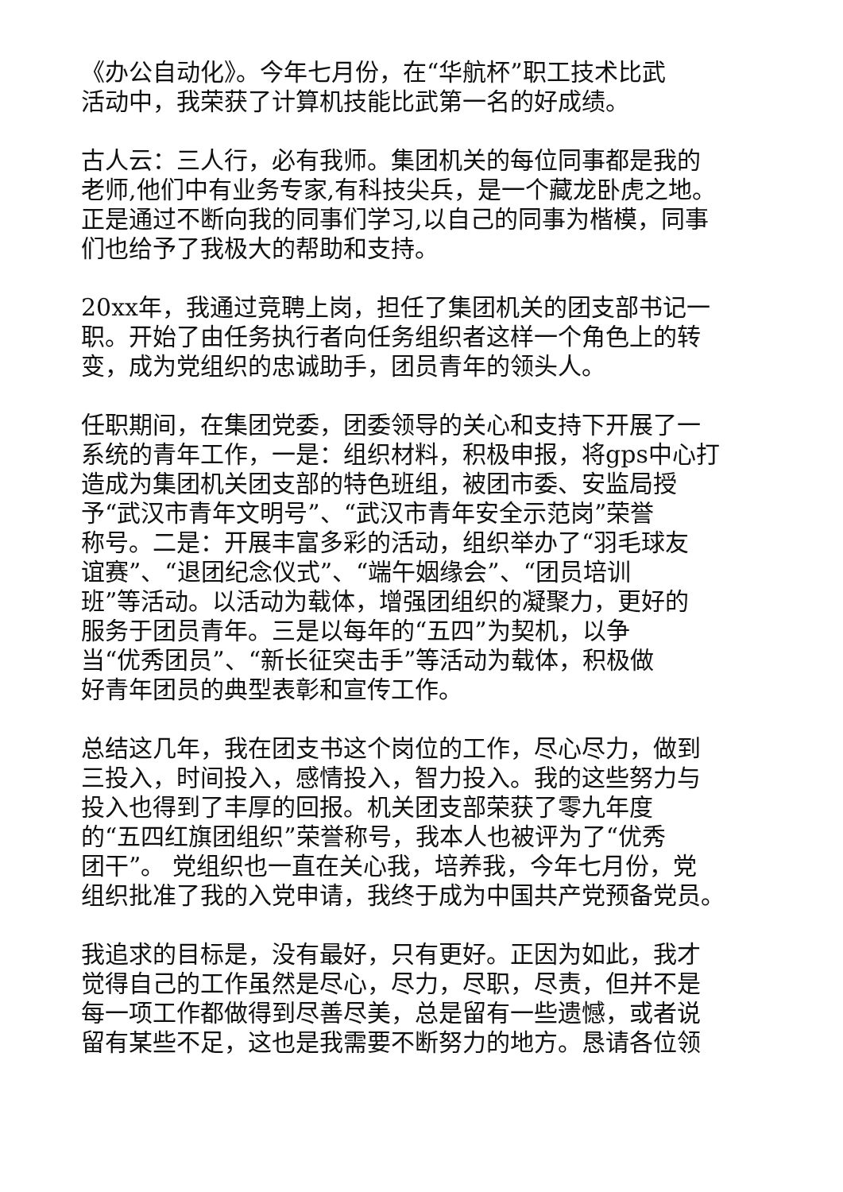《办公自动化》。今年七月份，在“华航杯”职工技术比武
活动中，我荣获了计算机技能比武第一名的好成绩。
古人云：三人行，必有我师。集团机关的每位同事都是我的
老师,他们中有业务专家,有科技尖兵，是一个藏龙卧虎之地。
正是通过不断向我的同事们学习,以自己的同事为楷模，同事
们也给予了我极大的帮助和支持。
20xx年，我通过竞聘上岗，担任了集团机关的团支部书记一
职。开始了由任务执行者向任务组织者这样一个角色上的转
变，成为党组织的忠诚助手，团员青年的领头人。
任职期间，在集团党委，团委领导的关心和支持下开展了一
系统的青年工作，一是：组织材料，积极申报，将gps中心打
造成为集团机关团支部的特色班组，被团市委、安监局授
予“武汉市青年文明号”、“武汉市青年安全示范岗”荣誉
称号。二是：开展丰富多彩的活动，组织举办了“羽毛球友
谊赛”、“退团纪念仪式”、“端午姻缘会”、“团员培训
班”等活动。以活动为载体，增强团组织的凝聚力，更好的
服务于团员青年。三是以每年的“五四”为契机，以争
当“优秀团员”、“新长征突击手”等活动为载体，积极做
好青年团员的典型表彰和宣传工作。
总结这几年，我在团支书这个岗位的工作，尽心尽力，做到
三投入，时间投入，感情投入，智力投入。我的这些努力与
投入也得到了丰厚的回报。机关团支部荣获了零九年度
的“五四红旗团组织”荣誉称号，我本人也被评为了“优秀
团干”。 党组织也一直在关心我，培养我，今年七月份，党
组织批准了我的入党申请，我终于成为中国共产党预备党员。
我追求的目标是，没有最好，只有更好。正因为如此，我才
觉得自己的工作虽然是尽心，尽力，尽职，尽责，但并不是
每一项工作都做得到尽善尽美，总是留有一些遗憾，或者说
留有某些不足，这也是我需要不断努力的地方。恳请各位领